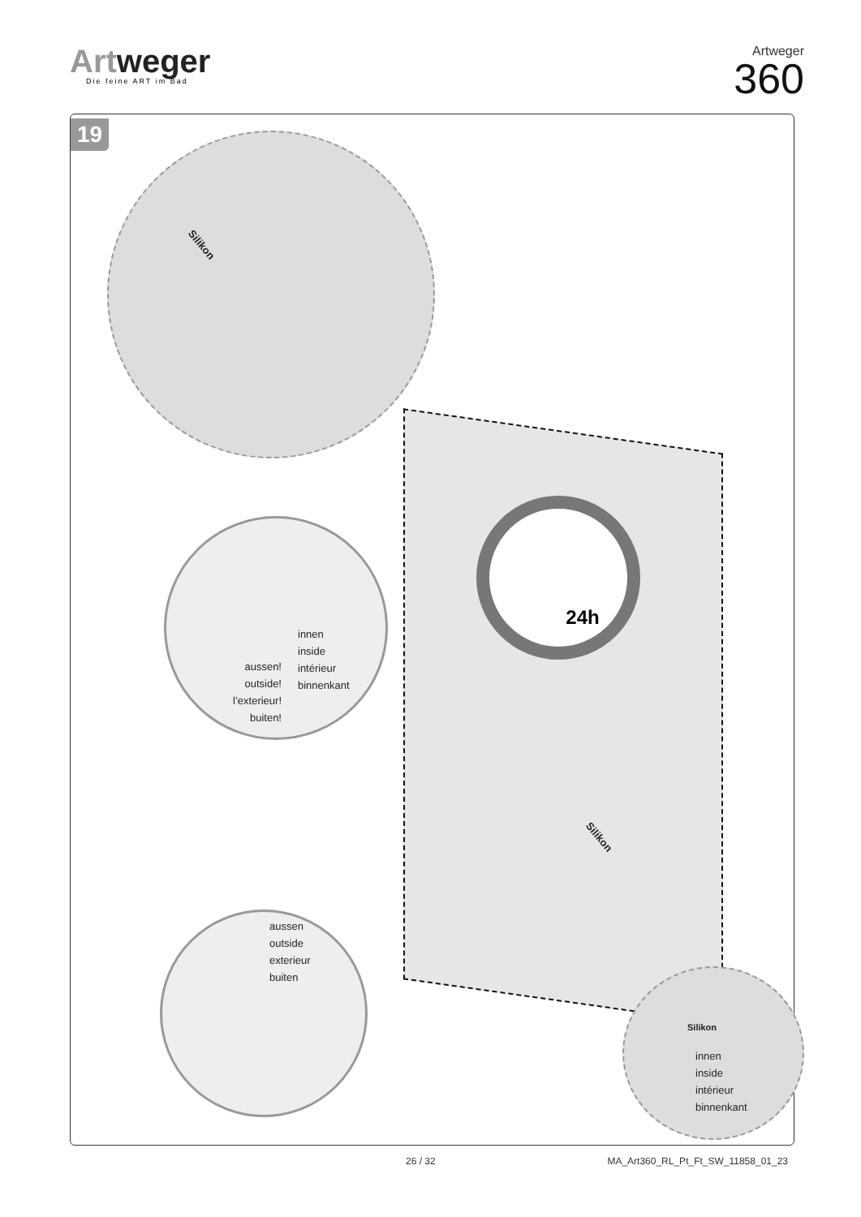Artweger
Die feine ART im Bad
Artweger
360
19
innen
inside
intérieur
binnenkant
aussen!
outside!
l’exterieur!
buiten!
24h
aussen
outside
exterieur
buiten
innen
inside
intérieur
binnenkant
Silikon
Silikon
Silikon
26 / 32 MA_Art360_RL_Pt_Ft_SW_11858_01_23